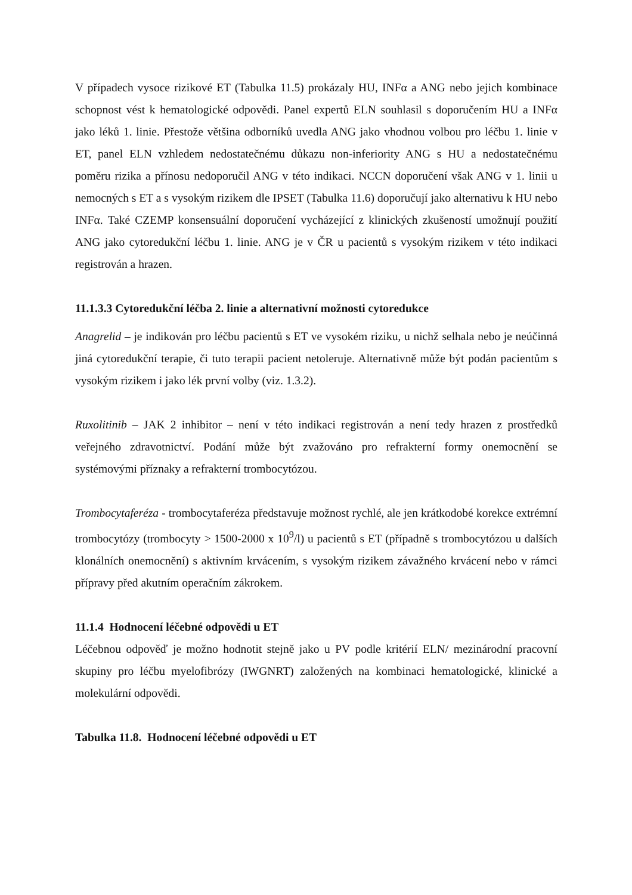V případech vysoce rizikové ET (Tabulka 11.5) prokázaly HU, INFα a ANG nebo jejich kombinace schopnost vést k hematologické odpovědi. Panel expertů ELN souhlasil s doporučením HU a INFα jako léků 1. linie. Přestože většina odborníků uvedla ANG jako vhodnou volbou pro léčbu 1. linie v ET, panel ELN vzhledem nedostatečnému důkazu non-inferiority ANG s HU a nedostatečnému poměru rizika a přínosu nedoporučil ANG v této indikaci. NCCN doporučení však ANG v 1. linii u nemocných s ET a s vysokým rizikem dle IPSET (Tabulka 11.6) doporučují jako alternativu k HU nebo INFα. Také CZEMP konsensuální doporučení vycházející z klinických zkušeností umožnují použití ANG jako cytoredukční léčbu 1. linie. ANG je v ČR u pacientů s vysokým rizikem v této indikaci registrován a hrazen.
11.1.3.3 Cytoredukční léčba 2. linie a alternativní možnosti cytoredukce
Anagrelid – je indikován pro léčbu pacientů s ET ve vysokém riziku, u nichž selhala nebo je neúčinná jiná cytoredukční terapie, či tuto terapii pacient netoleruje. Alternativně může být podán pacientům s vysokým rizikem i jako lék první volby (viz. 1.3.2).
Ruxolitinib – JAK 2 inhibitor – není v této indikaci registrován a není tedy hrazen z prostředků veřejného zdravotnictví. Podání může být zvažováno pro refrakterní formy onemocnění se systémovými příznaky a refrakterní trombocytózou.
Trombocytaferéza - trombocytaferéza představuje možnost rychlé, ale jen krátkodobé korekce extrémní trombocytózy (trombocyty > 1500-2000 x 10<sup>9</sup>/l) u pacientů s ET (případně s trombocytózou u dalších klonálních onemocnění) s aktivním krvácením, s vysokým rizikem závažného krvácení nebo v rámci přípravy před akutním operačním zákrokem.
11.1.4 Hodnocení léčebné odpovědi u ET
Léčebnou odpověď je možno hodnotit stejně jako u PV podle kritérií ELN/ mezinárodní pracovní skupiny pro léčbu myelofibrózy (IWGNRT) založených na kombinaci hematologické, klinické a molekulární odpovědi.
Tabulka 11.8. Hodnocení léčebné odpovědi u ET